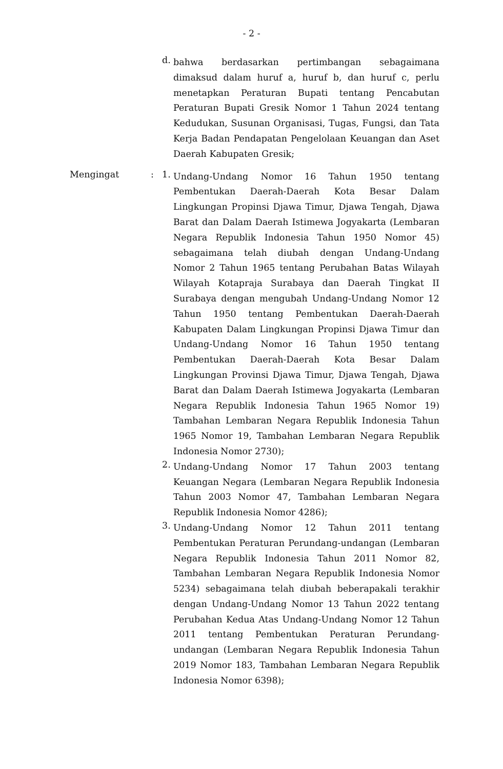- 2 -
d.
bahwa berdasarkan pertimbangan sebagaimana dimaksud dalam huruf a, huruf b, dan huruf c, perlu menetapkan Peraturan Bupati tentang Pencabutan Peraturan Bupati Gresik Nomor 1 Tahun 2024 tentang Kedudukan, Susunan Organisasi, Tugas, Fungsi, dan Tata Kerja Badan Pendapatan Pengelolaan Keuangan dan Aset Daerah Kabupaten Gresik;
Mengingat : 1.
Undang-Undang Nomor 16 Tahun 1950 tentang Pembentukan Daerah-Daerah Kota Besar Dalam Lingkungan Propinsi Djawa Timur, Djawa Tengah, Djawa Barat dan Dalam Daerah Istimewa Jogyakarta (Lembaran Negara Republik Indonesia Tahun 1950 Nomor 45) sebagaimana telah diubah dengan Undang-Undang Nomor 2 Tahun 1965 tentang Perubahan Batas Wilayah Wilayah Kotapraja Surabaya dan Daerah Tingkat II Surabaya dengan mengubah Undang-Undang Nomor 12 Tahun 1950 tentang Pembentukan Daerah-Daerah Kabupaten Dalam Lingkungan Propinsi Djawa Timur dan Undang-Undang Nomor 16 Tahun 1950 tentang Pembentukan Daerah-Daerah Kota Besar Dalam Lingkungan Provinsi Djawa Timur, Djawa Tengah, Djawa Barat dan Dalam Daerah Istimewa Jogyakarta (Lembaran Negara Republik Indonesia Tahun 1965 Nomor 19) Tambahan Lembaran Negara Republik Indonesia Tahun 1965 Nomor 19, Tambahan Lembaran Negara Republik Indonesia Nomor 2730);
2.
Undang-Undang Nomor 17 Tahun 2003 tentang Keuangan Negara (Lembaran Negara Republik Indonesia Tahun 2003 Nomor 47, Tambahan Lembaran Negara Republik Indonesia Nomor 4286);
3.
Undang-Undang Nomor 12 Tahun 2011 tentang Pembentukan Peraturan Perundang-undangan (Lembaran Negara Republik Indonesia Tahun 2011 Nomor 82, Tambahan Lembaran Negara Republik Indonesia Nomor 5234) sebagaimana telah diubah beberapakali terakhir dengan Undang-Undang Nomor 13 Tahun 2022 tentang Perubahan Kedua Atas Undang-Undang Nomor 12 Tahun 2011 tentang Pembentukan Peraturan Perundang-undangan (Lembaran Negara Republik Indonesia Tahun 2019 Nomor 183, Tambahan Lembaran Negara Republik Indonesia Nomor 6398);